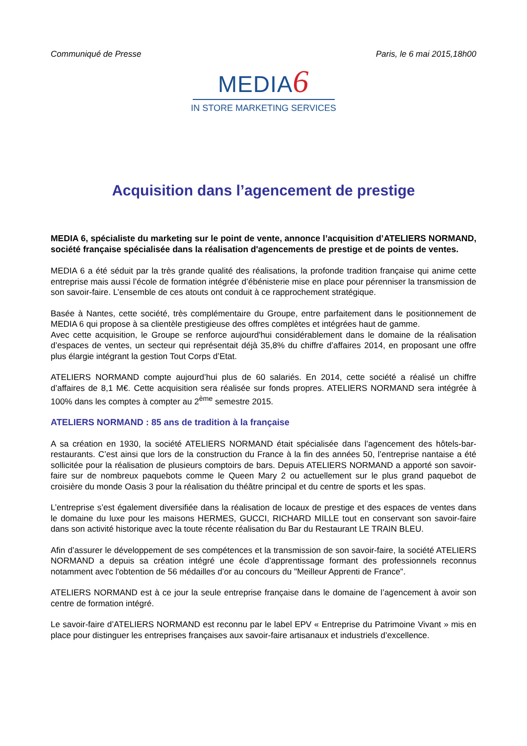Communiqué de Presse Paris, le 6 mai 2015,18h00
MEDIA6
IN STORE MARKETING SERVICES
Acquisition dans l’agencement de prestige
MEDIA 6, spécialiste du marketing sur le point de vente, annonce l’acquisition d’ATELIERS NORMAND, société française spécialisée dans la réalisation d'agencements de prestige et de points de ventes.
MEDIA 6 a été séduit par la très grande qualité des réalisations, la profonde tradition française qui anime cette entreprise mais aussi l’école de formation intégrée d’ébénisterie mise en place pour pérenniser la transmission de son savoir-faire. L’ensemble de ces atouts ont conduit à ce rapprochement stratégique.
Basée à Nantes, cette société, très complémentaire du Groupe, entre parfaitement dans le positionnement de MEDIA 6 qui propose à sa clientèle prestigieuse des offres complètes et intégrées haut de gamme.
Avec cette acquisition, le Groupe se renforce aujourd'hui considérablement dans le domaine de la réalisation d’espaces de ventes, un secteur qui représentait déjà 35,8% du chiffre d’affaires 2014, en proposant une offre plus élargie intégrant la gestion Tout Corps d’Etat.
ATELIERS NORMAND compte aujourd’hui plus de 60 salariés. En 2014, cette société a réalisé un chiffre d’affaires de 8,1 M€. Cette acquisition sera réalisée sur fonds propres. ATELIERS NORMAND sera intégrée à 100% dans les comptes à compter au 2<sup>ème</sup> semestre 2015.
ATELIERS NORMAND : 85 ans de tradition à la française
A sa création en 1930, la société ATELIERS NORMAND était spécialisée dans l’agencement des hôtels-bar-restaurants. C’est ainsi que lors de la construction du France à la fin des années 50, l’entreprise nantaise a été sollicitée pour la réalisation de plusieurs comptoirs de bars. Depuis ATELIERS NORMAND a apporté son savoir-faire sur de nombreux paquebots comme le Queen Mary 2 ou actuellement sur le plus grand paquebot de croisière du monde Oasis 3 pour la réalisation du théâtre principal et du centre de sports et les spas.
L’entreprise s’est également diversifiée dans la réalisation de locaux de prestige et des espaces de ventes dans le domaine du luxe pour les maisons HERMES, GUCCI, RICHARD MILLE tout en conservant son savoir-faire dans son activité historique avec la toute récente réalisation du Bar du Restaurant LE TRAIN BLEU.
Afin d’assurer le développement de ses compétences et la transmission de son savoir-faire, la société ATELIERS NORMAND a depuis sa création intégré une école d’apprentissage formant des professionnels reconnus notamment avec l'obtention de 56 médailles d’or au concours du "Meilleur Apprenti de France".
ATELIERS NORMAND est à ce jour la seule entreprise française dans le domaine de l’agencement à avoir son centre de formation intégré.
Le savoir-faire d’ATELIERS NORMAND est reconnu par le label EPV « Entreprise du Patrimoine Vivant » mis en place pour distinguer les entreprises françaises aux savoir-faire artisanaux et industriels d’excellence.